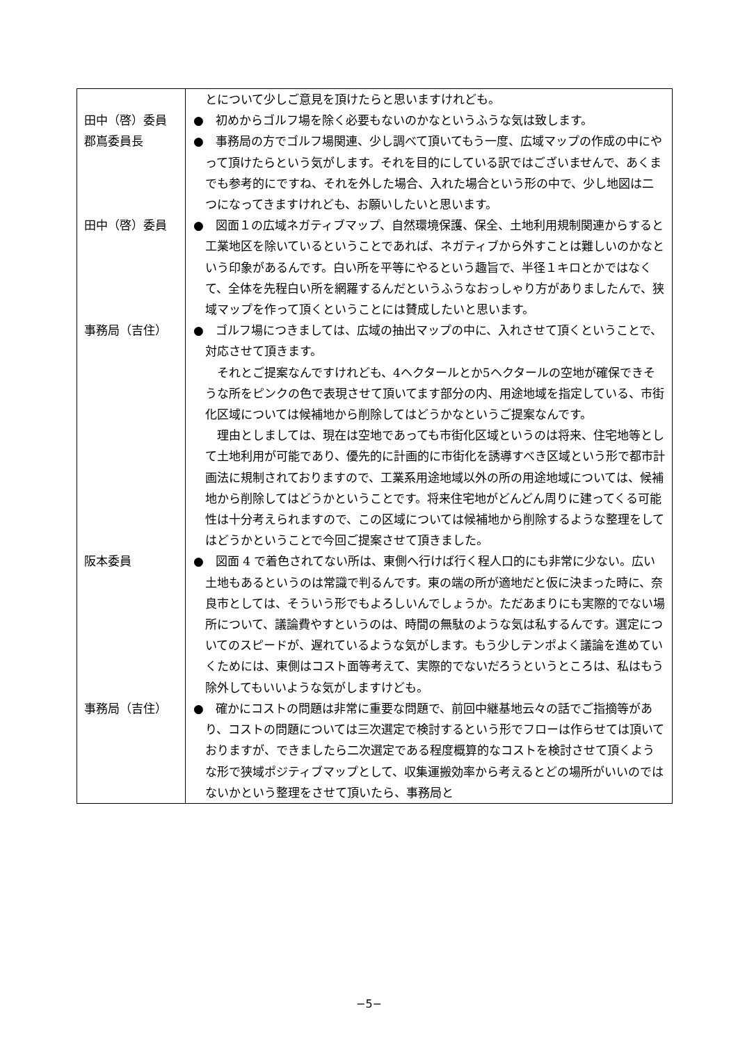| | とについて少しご意見を頂けたらと思いますけれども。 |
| 田中（啓）委員 | ● 初めからゴルフ場を除く必要もないのかなというふうな気は致します。 |
| 郡嶌委員長 | ● 事務局の方でゴルフ場関連、少し調べて頂いてもう一度、広域マップの作成の中にやって頂けたらという気がします。それを目的にしている訳ではございませんで、あくまでも参考的にですね、それを外した場合、入れた場合という形の中で、少し地図は二つになってきますけれども、お願いしたいと思います。 |
| 田中（啓）委員 | ● 図面１の広域ネガティブマップ、自然環境保護、保全、土地利用規制関連からすると工業地区を除いているということであれば、ネガティブから外すことは難しいのかなという印象があるんです。白い所を平等にやるという趣旨で、半径１キロとかではなくて、全体を先程白い所を網羅するんだというふうなおっしゃり方がありましたんで、狭域マップを作って頂くということには賛成したいと思います。 |
| 事務局（吉住） | ● ゴルフ場につきましては、広域の抽出マップの中に、入れさせて頂くということで、対応させて頂きます。 それとご提案なんですけれども、4ヘクタールとか5ヘクタールの空地が確保できそうな所をピンクの色で表現させて頂いてます部分の内、用途地域を指定している、市街化区域については候補地から削除してはどうかなというご提案なんです。 理由としましては、現在は空地であっても市街化区域というのは将来、住宅地等として土地利用が可能であり、優先的に計画的に市街化を誘導すべき区域という形で都市計画法に規制されておりますので、工業系用途地域以外の所の用途地域については、候補地から削除してはどうかということです。将来住宅地がどんどん周りに建ってくる可能性は十分考えられますので、この区域については候補地から削除するような整理をしてはどうかということで今回ご提案させて頂きました。 |
| 阪本委員 | ● 図面 4 で着色されてない所は、東側へ行けば行く程人口的にも非常に少ない。広い土地もあるというのは常識で判るんです。東の端の所が適地だと仮に決まった時に、奈良市としては、そういう形でもよろしいんでしょうか。ただあまりにも実際的でない場所について、議論費やすというのは、時間の無駄のような気は私するんです。選定についてのスピードが、遅れているような気がします。もう少しテンポよく議論を進めていくためには、東側はコスト面等考えて、実際的でないだろうというところは、私はもう除外してもいいような気がしますけども。 |
| 事務局（吉住） | ● 確かにコストの問題は非常に重要な問題で、前回中継基地云々の話でご指摘等があり、コストの問題については三次選定で検討するという形でフローは作らせては頂いておりますが、できましたら二次選定である程度概算的なコストを検討させて頂くような形で狭域ポジティブマップとして、収集運搬効率から考えるとどの場所がいいのではないかという整理をさせて頂いたら、事務局と |
−5−